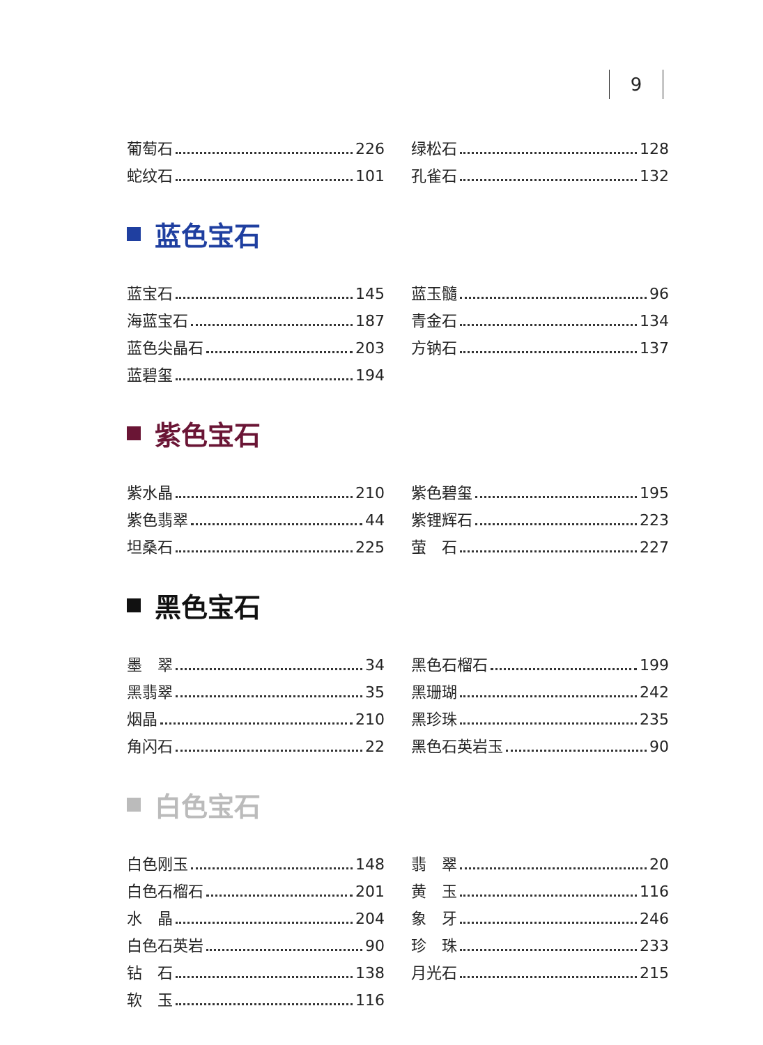9
葡萄石 226
绿松石 128
蛇纹石 101
孔雀石 132
蓝色宝石
蓝宝石 145
蓝玉髓 96
海蓝宝石 187
青金石 134
蓝色尖晶石 203
方钠石 137
蓝碧玺 194
紫色宝石
紫水晶 210
紫色碧玺 195
紫色翡翠 44
紫锂辉石 223
坦桑石 225
萤　石 227
黑色宝石
墨　翠 34
黑色石榴石 199
黑翡翠 35
黑珊瑚 242
烟晶 210
黑珍珠 235
角闪石 22
黑色石英岩玉 90
白色宝石
白色刚玉 148
翡　翠 20
白色石榴石 201
黄　玉 116
水　晶 204
象　牙 246
白色石英岩 90
珍　珠 233
钻　石 138
月光石 215
软　玉 116